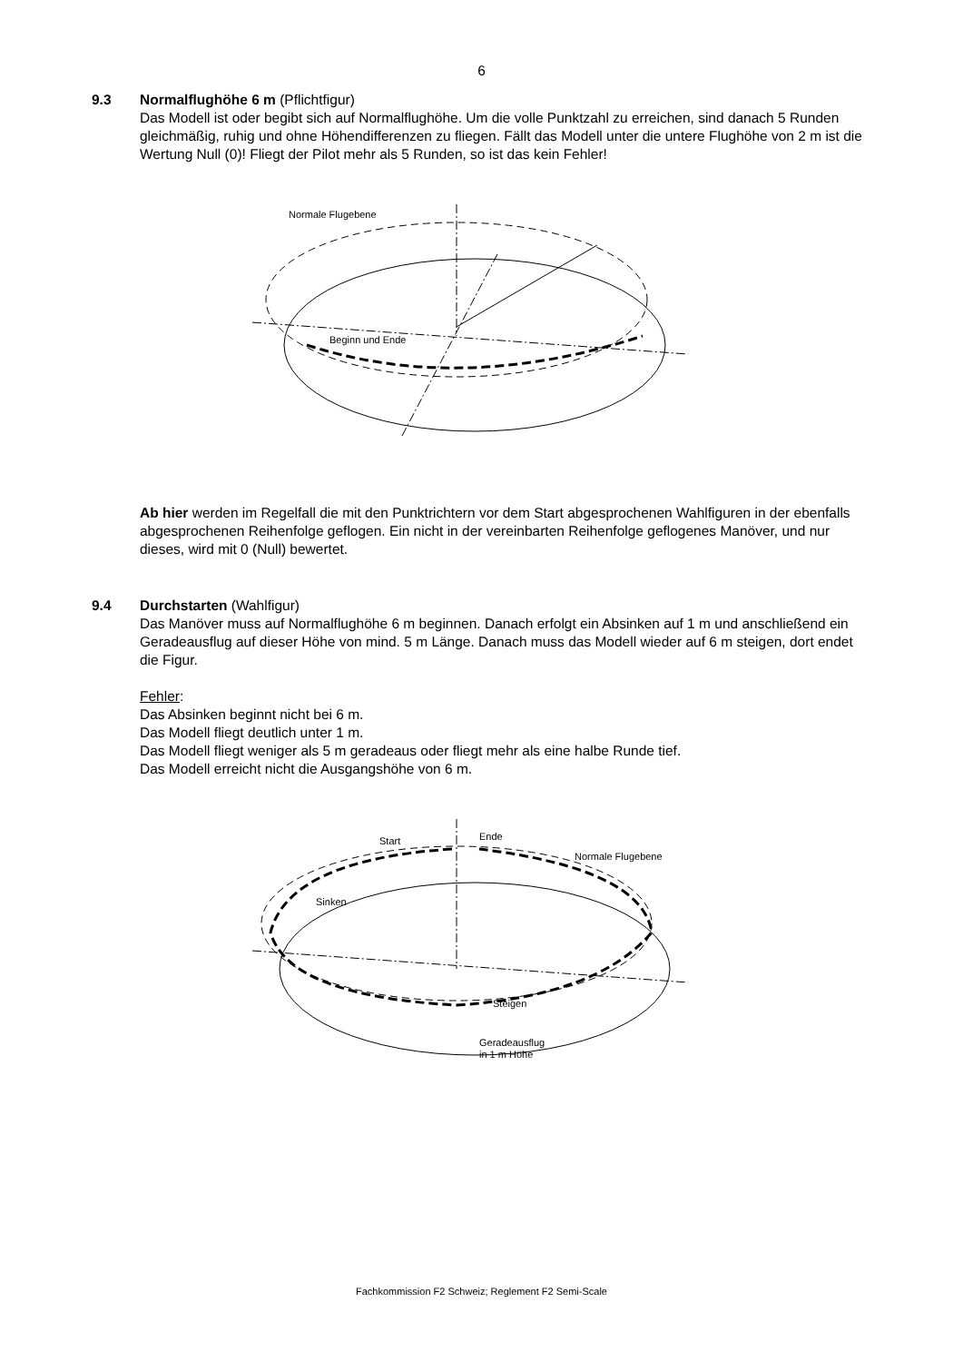6
9.3 Normalflughöhe 6 m (Pflichtfigur)
Das Modell ist oder begibt sich auf Normalflughöhe. Um die volle Punktzahl zu erreichen, sind danach 5 Runden gleichmäßig, ruhig und ohne Höhendifferenzen zu fliegen. Fällt das Modell unter die untere Flughöhe von 2 m ist die Wertung Null (0)! Fliegt der Pilot mehr als 5 Runden, so ist das kein Fehler!
Normale Flugebene
Beginn und Ende
Ab hier werden im Regelfall die mit den Punktrichtern vor dem Start abgesprochenen Wahlfiguren in der ebenfalls abgesprochenen Reihenfolge geflogen. Ein nicht in der vereinbarten Reihenfolge geflogenes Manöver, und nur dieses, wird mit 0 (Null) bewertet.
9.4 Durchstarten (Wahlfigur)
Das Manöver muss auf Normalflughöhe 6 m beginnen. Danach erfolgt ein Absinken auf 1 m und anschließend ein Geradeausflug auf dieser Höhe von mind. 5 m Länge. Danach muss das Modell wieder auf 6 m steigen, dort endet die Figur.
Fehler:
Das Absinken beginnt nicht bei 6 m.
Das Modell fliegt deutlich unter 1 m.
Das Modell fliegt weniger als 5 m geradeaus oder fliegt mehr als eine halbe Runde tief.
Das Modell erreicht nicht die Ausgangshöhe von 6 m.
Start
Ende
Normale Flugebene
Sinken
Steigen
Geradeausflug
in 1 m Höhe
Fachkommission F2 Schweiz; Reglement F2 Semi-Scale